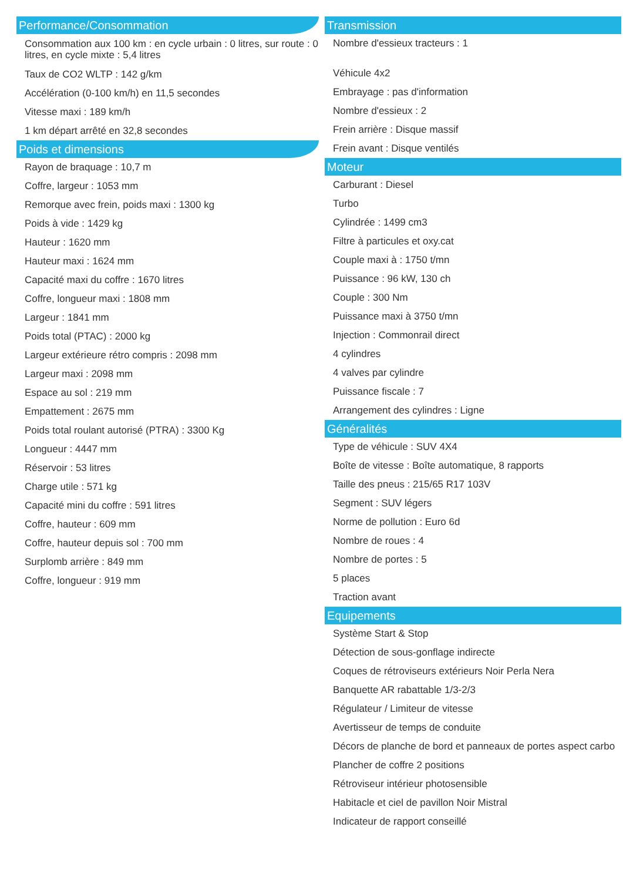Performance/Consommation
Consommation aux 100 km : en cycle urbain : 0 litres, sur route : 0 litres, en cycle mixte : 5,4 litres
Taux de CO2 WLTP : 142 g/km
Accélération (0-100 km/h) en 11,5 secondes
Vitesse maxi : 189 km/h
1 km départ arrêté en 32,8 secondes
Poids et dimensions
Rayon de braquage : 10,7 m
Coffre, largeur : 1053 mm
Remorque avec frein, poids maxi : 1300 kg
Poids à vide : 1429 kg
Hauteur : 1620 mm
Hauteur maxi : 1624 mm
Capacité maxi du coffre : 1670 litres
Coffre, longueur maxi : 1808 mm
Largeur : 1841 mm
Poids total (PTAC) : 2000 kg
Largeur extérieure rétro compris : 2098 mm
Largeur maxi : 2098 mm
Espace au sol : 219 mm
Empattement : 2675 mm
Poids total roulant autorisé (PTRA) : 3300 Kg
Longueur : 4447 mm
Réservoir : 53 litres
Charge utile : 571 kg
Capacité mini du coffre : 591 litres
Coffre, hauteur : 609 mm
Coffre, hauteur depuis sol : 700 mm
Surplomb arrière : 849 mm
Coffre, longueur : 919 mm
Transmission
Nombre d'essieux tracteurs : 1
Véhicule 4x2
Embrayage : pas d'information
Nombre d'essieux : 2
Frein arrière : Disque massif
Frein avant : Disque ventilés
Moteur
Carburant : Diesel
Turbo
Cylindrée : 1499 cm3
Filtre à particules et oxy.cat
Couple maxi à : 1750 t/mn
Puissance : 96 kW, 130 ch
Couple : 300 Nm
Puissance maxi à 3750 t/mn
Injection : Commonrail direct
4 cylindres
4 valves par cylindre
Puissance fiscale : 7
Arrangement des cylindres : Ligne
Généralités
Type de véhicule : SUV 4X4
Boîte de vitesse : Boîte automatique, 8 rapports
Taille des pneus : 215/65 R17 103V
Segment : SUV légers
Norme de pollution : Euro 6d
Nombre de roues : 4
Nombre de portes : 5
5 places
Traction avant
Equipements
Système Start & Stop
Détection de sous-gonflage indirecte
Coques de rétroviseurs extérieurs Noir Perla Nera
Banquette AR rabattable 1/3-2/3
Régulateur / Limiteur de vitesse
Avertisseur de temps de conduite
Décors de planche de bord et panneaux de portes aspect carbo
Plancher de coffre 2 positions
Rétroviseur intérieur photosensible
Habitacle et ciel de pavillon Noir Mistral
Indicateur de rapport conseillé